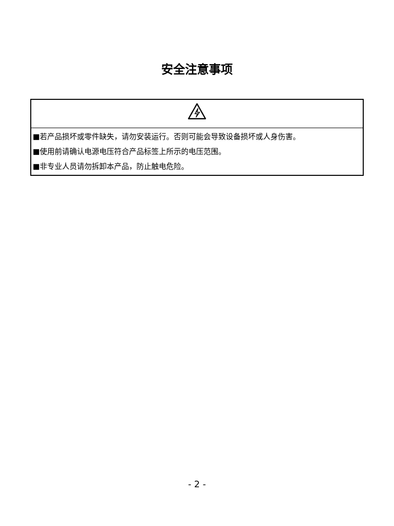安全注意事项
| ■若产品损坏或零件缺失，请勿安装运行。否则可能会导致设备损坏或人身伤害。 ■使用前请确认电源电压符合产品标签上所示的电压范围。 ■非专业人员请勿拆卸本产品，防止触电危险。 |
- 2 -